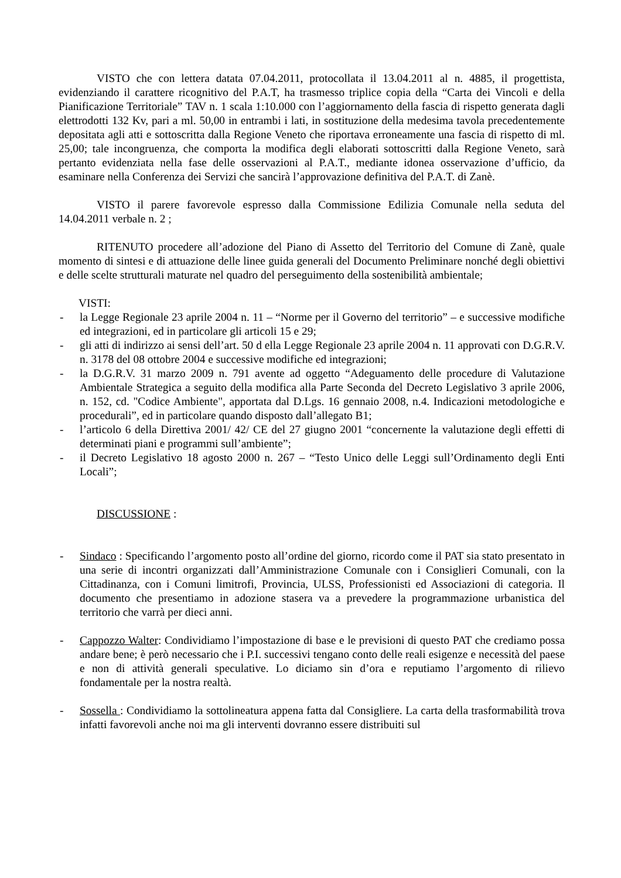VISTO che con lettera datata 07.04.2011, protocollata il 13.04.2011 al n. 4885, il progettista, evidenziando il carattere ricognitivo del P.A.T, ha trasmesso triplice copia della “Carta dei Vincoli e della Pianificazione Territoriale” TAV n. 1 scala 1:10.000 con l’aggiornamento della fascia di rispetto generata dagli elettrodotti 132 Kv, pari a ml. 50,00 in entrambi i lati, in sostituzione della medesima tavola precedentemente depositata agli atti e sottoscritta dalla Regione Veneto che riportava erroneamente una fascia di rispetto di ml. 25,00; tale incongruenza, che comporta la modifica degli elaborati sottoscritti dalla Regione Veneto, sarà pertanto evidenziata nella fase delle osservazioni al P.A.T., mediante idonea osservazione d’ufficio, da esaminare nella Conferenza dei Servizi che sancirà l’approvazione definitiva del P.A.T. di Zanè.
VISTO il parere favorevole espresso dalla Commissione Edilizia Comunale nella seduta del 14.04.2011 verbale n. 2 ;
RITENUTO procedere all’adozione del Piano di Assetto del Territorio del Comune di Zanè, quale momento di sintesi e di attuazione delle linee guida generali del Documento Preliminare nonché degli obiettivi e delle scelte strutturali maturate nel quadro del perseguimento della sostenibilità ambientale;
VISTI:
- la Legge Regionale 23 aprile 2004 n. 11 – “Norme per il Governo del territorio” – e successive modifiche ed integrazioni, ed in particolare gli articoli 15 e 29;
- gli atti di indirizzo ai sensi dell’art. 50 d ella Legge Regionale 23 aprile 2004 n. 11 approvati con D.G.R.V. n. 3178 del 08 ottobre 2004 e successive modifiche ed integrazioni;
- la D.G.R.V. 31 marzo 2009 n. 791 avente ad oggetto “Adeguamento delle procedure di Valutazione Ambientale Strategica a seguito della modifica alla Parte Seconda del Decreto Legislativo 3 aprile 2006, n. 152, cd. "Codice Ambiente", apportata dal D.Lgs. 16 gennaio 2008, n.4. Indicazioni metodologiche e procedurali”, ed in particolare quando disposto dall’allegato B1;
- l’articolo 6 della Direttiva 2001/ 42/ CE del 27 giugno 2001 “concernente la valutazione degli effetti di determinati piani e programmi sull’ambiente”;
- il Decreto Legislativo 18 agosto 2000 n. 267 – “Testo Unico delle Leggi sull’Ordinamento degli Enti Locali”;
DISCUSSIONE :
- Sindaco : Specificando l’argomento posto all’ordine del giorno, ricordo come il PAT sia stato presentato in una serie di incontri organizzati dall’Amministrazione Comunale con i Consiglieri Comunali, con la Cittadinanza, con i Comuni limitrofi, Provincia, ULSS, Professionisti ed Associazioni di categoria. Il documento che presentiamo in adozione stasera va a prevedere la programmazione urbanistica del territorio che varrà per dieci anni.
- Cappozzo Walter: Condividiamo l’impostazione di base e le previsioni di questo PAT che crediamo possa andare bene; è però necessario che i P.I. successivi tengano conto delle reali esigenze e necessità del paese e non di attività generali speculative. Lo diciamo sin d’ora e reputiamo l’argomento di rilievo fondamentale per la nostra realtà.
- Sossella : Condividiamo la sottolineatura appena fatta dal Consigliere. La carta della trasformabilità trova infatti favorevoli anche noi ma gli interventi dovranno essere distribuiti sul